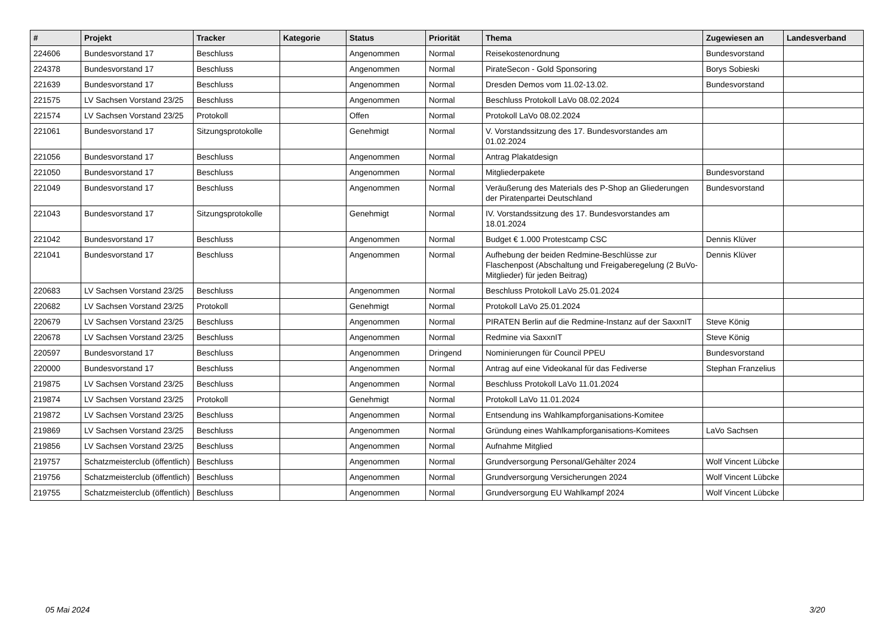| # | Projekt | Tracker | Kategorie | Status | Priorität | Thema | Zugewiesen an | Landesverband |
| --- | --- | --- | --- | --- | --- | --- | --- | --- |
| 224606 | Bundesvorstand 17 | Beschluss | | Angenommen | Normal | Reisekostenordnung | Bundesvorstand | |
| 224378 | Bundesvorstand 17 | Beschluss | | Angenommen | Normal | PirateSecon - Gold Sponsoring | Borys Sobieski | |
| 221639 | Bundesvorstand 17 | Beschluss | | Angenommen | Normal | Dresden Demos vom 11.02-13.02. | Bundesvorstand | |
| 221575 | LV Sachsen Vorstand 23/25 | Beschluss | | Angenommen | Normal | Beschluss Protokoll LaVo 08.02.2024 | | |
| 221574 | LV Sachsen Vorstand 23/25 | Protokoll | | Offen | Normal | Protokoll LaVo 08.02.2024 | | |
| 221061 | Bundesvorstand 17 | Sitzungsprotokolle | | Genehmigt | Normal | V. Vorstandssitzung des 17. Bundesvorstandes am 01.02.2024 | | |
| 221056 | Bundesvorstand 17 | Beschluss | | Angenommen | Normal | Antrag Plakatdesign | | |
| 221050 | Bundesvorstand 17 | Beschluss | | Angenommen | Normal | Mitgliederpakete | Bundesvorstand | |
| 221049 | Bundesvorstand 17 | Beschluss | | Angenommen | Normal | Veräußerung des Materials des P-Shop an Gliederungen der Piratenpartei Deutschland | Bundesvorstand | |
| 221043 | Bundesvorstand 17 | Sitzungsprotokolle | | Genehmigt | Normal | IV. Vorstandssitzung des 17. Bundesvorstandes am 18.01.2024 | | |
| 221042 | Bundesvorstand 17 | Beschluss | | Angenommen | Normal | Budget € 1.000 Protestcamp CSC | Dennis Klüver | |
| 221041 | Bundesvorstand 17 | Beschluss | | Angenommen | Normal | Aufhebung der beiden Redmine-Beschlüsse zur Flaschenpost (Abschaltung und Freigaberegelung (2 BuVo-Mitglieder) für jeden Beitrag) | Dennis Klüver | |
| 220683 | LV Sachsen Vorstand 23/25 | Beschluss | | Angenommen | Normal | Beschluss Protokoll LaVo 25.01.2024 | | |
| 220682 | LV Sachsen Vorstand 23/25 | Protokoll | | Genehmigt | Normal | Protokoll LaVo 25.01.2024 | | |
| 220679 | LV Sachsen Vorstand 23/25 | Beschluss | | Angenommen | Normal | PIRATEN Berlin auf die Redmine-Instanz auf der SaxxnIT | Steve König | |
| 220678 | LV Sachsen Vorstand 23/25 | Beschluss | | Angenommen | Normal | Redmine via SaxxnIT | Steve König | |
| 220597 | Bundesvorstand 17 | Beschluss | | Angenommen | Dringend | Nominierungen für Council PPEU | Bundesvorstand | |
| 220000 | Bundesvorstand 17 | Beschluss | | Angenommen | Normal | Antrag auf eine Videokanal für das Fediverse | Stephan Franzelius | |
| 219875 | LV Sachsen Vorstand 23/25 | Beschluss | | Angenommen | Normal | Beschluss Protokoll LaVo 11.01.2024 | | |
| 219874 | LV Sachsen Vorstand 23/25 | Protokoll | | Genehmigt | Normal | Protokoll LaVo 11.01.2024 | | |
| 219872 | LV Sachsen Vorstand 23/25 | Beschluss | | Angenommen | Normal | Entsendung ins Wahlkampforganisations-Komitee | | |
| 219869 | LV Sachsen Vorstand 23/25 | Beschluss | | Angenommen | Normal | Gründung eines Wahlkampforganisations-Komitees | LaVo Sachsen | |
| 219856 | LV Sachsen Vorstand 23/25 | Beschluss | | Angenommen | Normal | Aufnahme Mitglied | | |
| 219757 | Schatzmeisterclub (öffentlich) | Beschluss | | Angenommen | Normal | Grundversorgung Personal/Gehälter 2024 | Wolf Vincent Lübcke | |
| 219756 | Schatzmeisterclub (öffentlich) | Beschluss | | Angenommen | Normal | Grundversorgung Versicherungen 2024 | Wolf Vincent Lübcke | |
| 219755 | Schatzmeisterclub (öffentlich) | Beschluss | | Angenommen | Normal | Grundversorgung EU Wahlkampf 2024 | Wolf Vincent Lübcke | |
05 Mai 2024 3/20